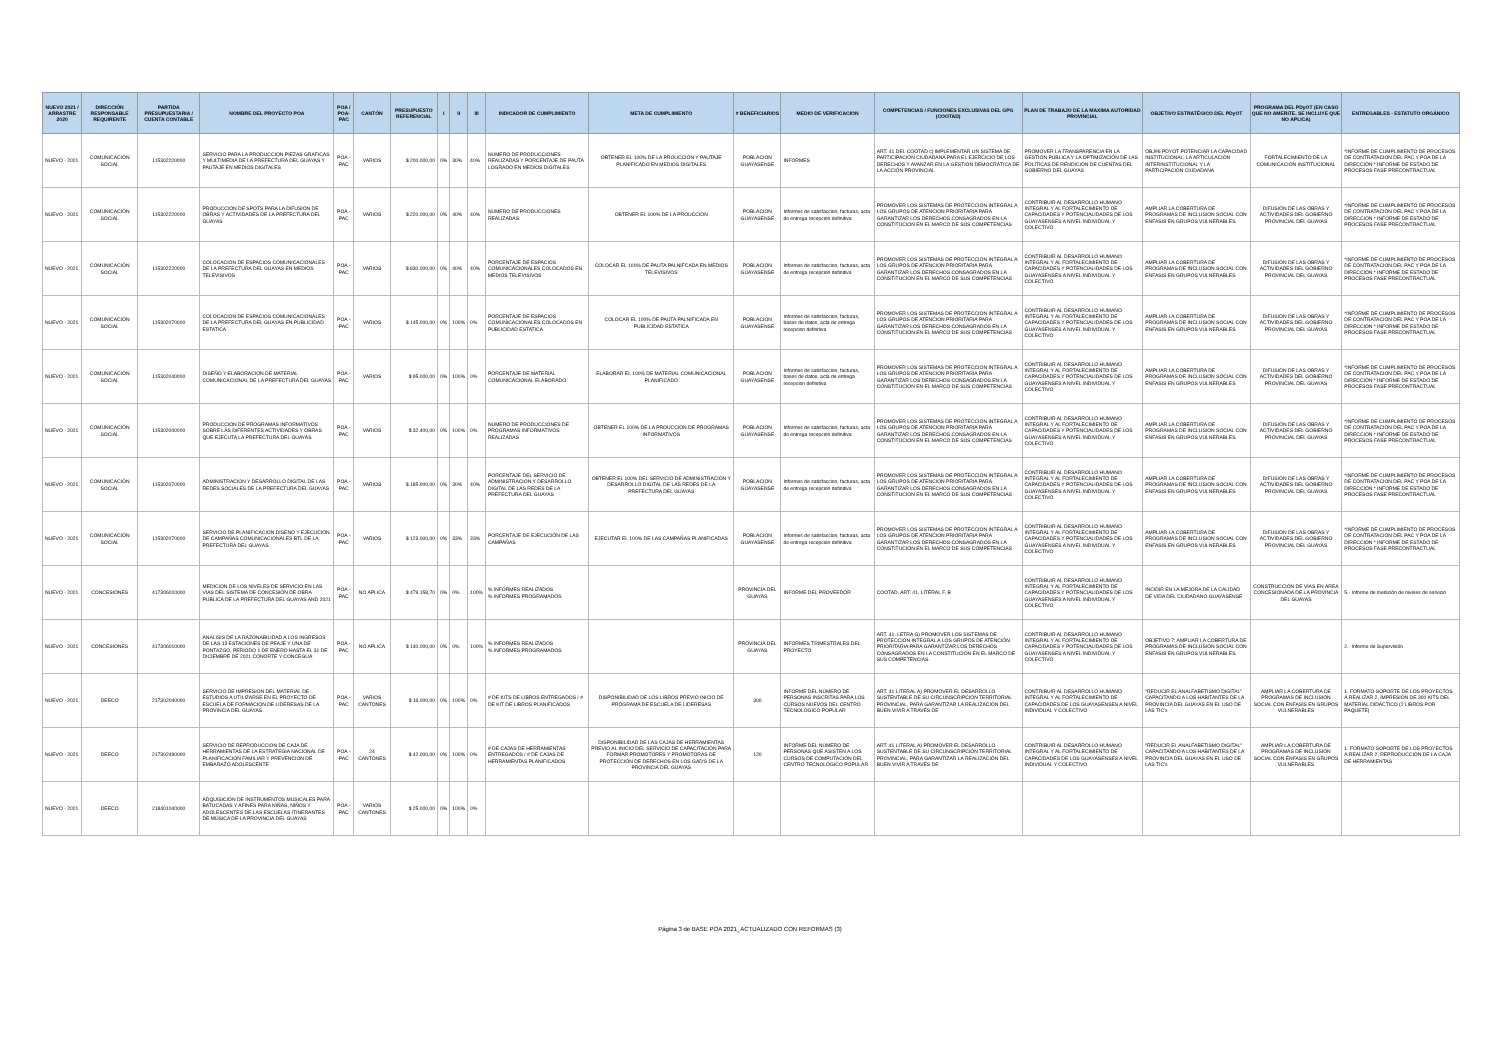| NUEVO 2021 / ARRASTRE 2020 | DIRECCIÓN RESPONSABLE REQUIRENTE | PARTIDA PRESUPUESTARIA / CUENTA CONTABLE | NOMBRE DEL PROYECTO POA | POA / POA-PAC | CANTÓN | PRESUPUESTO REFERENCIAL | I | II | III | INDICADOR DE CUMPLIMIENTO | META DE CUMPLIMIENTO | # BENEFICIARIOS | MEDIO DE VERIFICACION | COMPETENCIAS / FUNCIONES EXCLUSIVAS DEL GPG (COOTAD) | PLAN DE TRABAJO DE LA MAXIMA AUTORIDAD PROVINCIAL | OBJETIVO ESTRATÉGICO DEL PDyOT | PROGRAMA DEL PDyOT (EN CASO QUE NO AMERITE, SE INCLUYE QUE NO APLICA) | ENTREGABLES - ESTATUTO ORGÁNICO |
| --- | --- | --- | --- | --- | --- | --- | --- | --- | --- | --- | --- | --- | --- | --- | --- | --- | --- | --- |
| NUEVO - 2021 | COMUNICACIÓN SOCIAL | 115302220000 | SERVICIO PARA LA PRODUCCION PIEZAS GRAFICAS Y MULTIMEDIA DE LA PREFECTURA DEL GUAYAS Y PAUTAJE EN MEDIOS DIGITALES | POA - PAC | VARIOS | $ 200.000,00 | 0% | 30% | 40% | NUMERO DE PRODUCCIONES REALIZADAS Y PORCENTAJE DE PAUTA LOGRADO EN MEDIOS DIGITALES | OBTENER EL 100% DE LA PROUCCION Y PAUTAJE PLANIFICADO EN MEDIOS DIGITALES | POBLACION GUAYASENSE | INFORMES | ART. 41 DEL COOTAD c) IMPLEMENTAR UN SISTEMA DE PARTICIPACIÓN CIUDADANA PARA EL EJERCICIO DE LOS DERECHOS Y AVANZAR EN LA GESTIÓN DEMOCRÁTICA DE LA ACCIÓN PROVINCIAL | PROMOVER LA TRANSPARENCIA EN LA GESTIÓN PÚBLICA Y LA OPTIMIZACIÓN DE LAS POLÍTICAS DE RENDICIÓN DE CUENTAS DEL GOBIERNO DEL GUAYAS | OBJ#6 PDYOT POTENCIAR LA CAPACIDAD INSTITUCIONAL, LA ARTICULACIÓN INTERINSTITUCIONAL Y LA PARTICIPACIÓN CIUDADANA | FORTALECIMIENTO DE LA COMUNICACIÓN INSTITUCIONAL | *INFORME DE CUMPLIMIENTO DE PROCESOS DE CONTRATACION DEL PAC Y POA DE LA DIRECCIÓN * INFORME DE ESTADO DE PROCESOS FASE PRECONTRACTUAL |
| NUEVO - 2021 | COMUNICACIÓN SOCIAL | 115302220000 | PRODUCCION DE SPOTS PARA LA DIFUSION DE OBRAS Y ACTIVIDADES DE LA PREFECTURA DEL GUAYAS | POA - PAC | VARIOS | $ 220.000,00 | 0% | 40% | 40% | NUMERO DE PRODUCCIONES REALIZADAS | OBTENER EL 100% DE LA PROUCCION | POBLACION GUAYASENSE | Informes de satisfaccion, facturas, acta de entrega recepcion definitiva | PROMOVER LOS SISTEMAS DE PROTECCION INTEGRAL A LOS GRUPOS DE ATENCION PRIORITARIA PARA GARANTIZAR LOS DERECHOS CONSAGRADOS EN LA CONSTITUCION EN EL MARCO DE SUS COMPETENCIAS | CONTRIBUIR AL DESARROLLO HUMANO INTEGRAL Y AL FORTALECIMIENTO DE CAPACIDADES Y POTENCIALIDADES DE LOS GUAYASENSES A NIVEL INDIVIDUAL Y COLECTIVO | AMPLIAR LA COBERTURA DE PROGRAMAS DE INCLUSION SOCIAL CON ENFASIS EN GRUPOS VULNERABLES | DIFUSIÓN DE LAS OBRAS Y ACTIVIDADES DEL GOBIERNO PROVINCIAL DEL GUAYAS | *INFORME DE CUMPLIMIENTO DE PROCESOS DE CONTRATACION DEL PAC Y POA DE LA DIRECCIÓN * INFORME DE ESTADO DE PROCESOS FASE PRECONTRACTUAL |
| NUEVO - 2021 | COMUNICACIÓN SOCIAL | 115302220000 | COLOCACION DE ESPACIOS COMUNICACIONALES DE LA PREFECTURA DEL GUAYAS EN MEDIOS TELEVISIVOS | POA - PAC | VARIOS | $ 830.000,00 | 0% | 40% | 40% | PORCENTAJE DE ESPACIOS COMUNICACIONALES COLOCADOS EN MEDIOS TELEVISIVOS | COLOCAR EL 100% DE PAUTA PALNIFCADA EN MEDIOS TELEVISIVOS | POBLACION GUAYASENSE | Informes de satisfaccion, facturas, acta de entrega recepcion definitiva | PROMOVER LOS SISTEMAS DE PROTECCION INTEGRAL A LOS GRUPOS DE ATENCION PRIORITARIA PARA GARANTIZAR LOS DERECHOS CONSAGRADOS EN LA CONSTITUCION EN EL MARCO DE SUS COMPETENCIAS | CONTRIBUIR AL DESARROLLO HUMANO INTEGRAL Y AL FORTALECIMIENTO DE CAPACIDADES Y POTENCIALIDADES DE LOS GUAYASENSES A NIVEL INDIVIDUAL Y COLECTIVO | AMPLIAR LA COBERTURA DE PROGRAMAS DE INCLUSION SOCIAL CON ENFASIS EN GRUPOS VULNERABLES | DIFUSIÓN DE LAS OBRAS Y ACTIVIDADES DEL GOBIERNO PROVINCIAL DEL GUAYAS | *INFORME DE CUMPLIMIENTO DE PROCESOS DE CONTRATACION DEL PAC Y POA DE LA DIRECCIÓN * INFORME DE ESTADO DE PROCESOS FASE PRECONTRACTUAL |
| NUEVO - 2021 | COMUNICACIÓN SOCIAL | 115302070000 | COLOCACION DE ESPACIOS COMUNICACIONALES DE LA PREFECTURA DEL GUAYAS EN PUBLICIDAD ESTATICA | POA - PAC | VARIOS | $ 145.000,00 | 0% | 100% | 0% | PORCENTAJE DE ESPACIOS COMUNICACIONALES COLOCADOS EN PUBLICIDAD ESTATICA | COLOCAR EL 100% DE PAUTA PALNIFICADA EN PUBLICIDAD ESTATICA | POBLACION GUAYASENSE | Informes de satisfaccion, facturas, bases de datos, acta de entrega recepcion definitiva | PROMOVER LOS SISTEMAS DE PROTECCION INTEGRAL A LOS GRUPOS DE ATENCION PRIORITARIA PARA GARANTIZAR LOS DERECHOS CONSAGRADOS EN LA CONSTITUCION EN EL MARCO DE SUS COMPETENCIAS | CONTRIBUIR AL DESARROLLO HUMANO INTEGRAL Y AL FORTALECIMIENTO DE CAPACIDADES Y POTENCIALIDADES DE LOS GUAYASENSES A NIVEL INDIVIDUAL Y COLECTIVO | AMPLIAR LA COBERTURA DE PROGRAMAS DE INCLUSION SOCIAL CON ENFASIS EN GRUPOS VULNERABLES | DIFUSIÓN DE LAS OBRAS Y ACTIVIDADES DEL GOBIERNO PROVINCIAL DEL GUAYAS | *INFORME DE CUMPLIMIENTO DE PROCESOS DE CONTRATACION DEL PAC Y POA DE LA DIRECCIÓN * INFORME DE ESTADO DE PROCESOS FASE PRECONTRACTUAL |
| NUEVO - 2021 | COMUNICACIÓN SOCIAL | 115302040000 | DISEÑO Y ELABORACION DE MATERIAL COMUNICACIONAL DE LA PREFECTURA DEL GUAYAS | POA - PAC | VARIOS | $ 95.000,00 | 0% | 100% | 0% | PORCENTAJE DE MATERIAL COMUNICACIONAL ELABORADO | ELABORAR EL 100% DE MATERIAL COMUNICACIONAL PLANIFICADO | POBLACION GUAYASENSE | Informes de satisfaccion, facturas, bases de datos, acta de entrega recepcion definitiva | PROMOVER LOS SISTEMAS DE PROTECCION INTEGRAL A LOS GRUPOS DE ATENCION PRIORITARIA PARA GARANTIZAR LOS DERECHOS CONSAGRADOS EN LA CONSTITUCION EN EL MARCO DE SUS COMPETENCIAS | CONTRIBUIR AL DESARROLLO HUMANO INTEGRAL Y AL FORTALECIMIENTO DE CAPACIDADES Y POTENCIALIDADES DE LOS GUAYASENSES A NIVEL INDIVIDUAL Y COLECTIVO | AMPLIAR LA COBERTURA DE PROGRAMAS DE INCLUSION SOCIAL CON ENFASIS EN GRUPOS VULNERABLES | DIFUSIÓN DE LAS OBRAS Y ACTIVIDADES DEL GOBIERNO PROVINCIAL DEL GUAYAS | *INFORME DE CUMPLIMIENTO DE PROCESOS DE CONTRATACION DEL PAC Y POA DE LA DIRECCIÓN * INFORME DE ESTADO DE PROCESOS FASE PRECONTRACTUAL |
| NUEVO - 2021 | COMUNICACIÓN SOCIAL | 115302040000 | PRODUCCION DE PROGRAMAS INFORMATIVOS SOBRE LAS DIFERENTES ACTIVIDADES Y OBRAS QUE EJECUTA LA PREFECTURA DEL GUAYAS | POA - PAC | VARIOS | $ 32.400,00 | 0% | 100% | 0% | NUMERO DE PRODUCCIONES DE PROGRAMAS INFORMATIVOS REALIZADAS | OBTENER EL 100% DE LA PROUCCION DE PROGRAMAS INFORMATIVOS | POBLACION GUAYASENSE | Informes de satisfaccion, facturas, acta de entrega recepcion definitiva | PROMOVER LOS SISTEMAS DE PROTECCION INTEGRAL A LOS GRUPOS DE ATENCION PRIORITARIA PARA GARANTIZAR LOS DERECHOS CONSAGRADOS EN LA CONSTITUCION EN EL MARCO DE SUS COMPETENCIAS | CONTRIBUIR AL DESARROLLO HUMANO INTEGRAL Y AL FORTALECIMIENTO DE CAPACIDADES Y POTENCIALIDADES DE LOS GUAYASENSES A NIVEL INDIVIDUAL Y COLECTIVO | AMPLIAR LA COBERTURA DE PROGRAMAS DE INCLUSION SOCIAL CON ENFASIS EN GRUPOS VULNERABLES | DIFUSIÓN DE LAS OBRAS Y ACTIVIDADES DEL GOBIERNO PROVINCIAL DEL GUAYAS | *INFORME DE CUMPLIMIENTO DE PROCESOS DE CONTRATACION DEL PAC Y POA DE LA DIRECCIÓN * INFORME DE ESTADO DE PROCESOS FASE PRECONTRACTUAL |
| NUEVO - 2021 | COMUNICACIÓN SOCIAL | 115302070000 | ADMINISTRACION Y DESARROLLO DIGITAL DE LAS REDES SOCIALES DE LA PREFECTURA DEL GUAYAS | POA - PAC | VARIOS | $ 185.000,00 | 0% | 30% | 40% | PORCENTAJE DEL SERVICIO DE ADMINISTRACION Y DESARROLLO DIGITAL DE LAS REDES DE LA PREFECTURA DEL GUAYAS | OBTENER EL 100% DEL SERVICIO DE ADMINISTRACION Y DESARROLLO DIGITAL DE LAS REDES DE LA PREFECTURA DEL GUAYAS | POBLACION GUAYASENSE | Informes de satisfaccion, facturas, acta de entrega recepcion definitiva | PROMOVER LOS SISTEMAS DE PROTECCION INTEGRAL A LOS GRUPOS DE ATENCION PRIORITARIA PARA GARANTIZAR LOS DERECHOS CONSAGRADOS EN LA CONSTITUCION EN EL MARCO DE SUS COMPETENCIAS | CONTRIBUIR AL DESARROLLO HUMANO INTEGRAL Y AL FORTALECIMIENTO DE CAPACIDADES Y POTENCIALIDADES DE LOS GUAYASENSES A NIVEL INDIVIDUAL Y COLECTIVO | AMPLIAR LA COBERTURA DE PROGRAMAS DE INCLUSION SOCIAL CON ENFASIS EN GRUPOS VULNERABLES | DIFUSIÓN DE LAS OBRAS Y ACTIVIDADES DEL GOBIERNO PROVINCIAL DEL GUAYAS | *INFORME DE CUMPLIMIENTO DE PROCESOS DE CONTRATACION DEL PAC Y POA DE LA DIRECCIÓN * INFORME DE ESTADO DE PROCESOS FASE PRECONTRACTUAL |
| NUEVO - 2021 | COMUNICACIÓN SOCIAL | 115302070000 | SERVICIO DE PLANIFICACION DISENO Y EJECUCION DE CAMPAÑAS COMUNICACIONALES BTL DE LA PREFECTURA DEL GUAYAS | POA - PAC | VARIOS | $ 123.000,00 | 0% | 33% | 33% | PORCENTAJE DE EJECUCIÓN DE LAS CAMPAÑAS | EJECUTAR EL 100% DE LAS CAMPAÑAS PLANIFICADAS | POBLACION GUAYASENSE | Informes de satisfaccion, facturas, acta de entrega recepcion definitiva | PROMOVER LOS SISTEMAS DE PROTECCION INTEGRAL A LOS GRUPOS DE ATENCION PRIORITARIA PARA GARANTIZAR LOS DERECHOS CONSAGRADOS EN LA CONSTITUCION EN EL MARCO DE SUS COMPETENCIAS | CONTRIBUIR AL DESARROLLO HUMANO INTEGRAL Y AL FORTALECIMIENTO DE CAPACIDADES Y POTENCIALIDADES DE LOS GUAYASENSES A NIVEL INDIVIDUAL Y COLECTIVO | AMPLIAR LA COBERTURA DE PROGRAMAS DE INCLUSION SOCIAL CON ENFASIS EN GRUPOS VULNERABLES | DIFUSIÓN DE LAS OBRAS Y ACTIVIDADES DEL GOBIERNO PROVINCIAL DEL GUAYAS | *INFORME DE CUMPLIMIENTO DE PROCESOS DE CONTRATACION DEL PAC Y POA DE LA DIRECCIÓN * INFORME DE ESTADO DE PROCESOS FASE PRECONTRACTUAL |
| NUEVO - 2021 | CONCESIONES | 417306010000 | MEDICION DE LOS NIVELES DE SERVICIO EN LAS VIAS DEL SISTEMA DE CONCESION DE OBRA PUBLICA DE LA PREFECTURA DEL GUAYAS AND 2021 | POA - PAC | NO APLICA | $ 479.158,70 | 0% | 0% | 100% | % INFORMES REALIZADOS % INFORMES PROGRAMADOS | | PROVINCIA DEL GUAYAS | INFORME DEL PROVEEDOR | COOTAD, ART. 41, LITERAL F, B | CONTRIBUIR AL DESARROLLO HUMANO INTEGRAL Y AL FORTALECIMIENTO DE CAPACIDADES Y POTENCIALIDADES DE LOS GUAYASENSES A NIVEL INDIVIDUAL Y COLECTIVO | INCIDIR EN LA MEJORA DE LA CALIDAD DE VIDA DEL CIUDADANO GUAYASENSE | CONSTRUCCIÓN DE VÍAS EN ÁREA CONCESIONADA DE LA PROVINCIA DEL GUAYAS | 5.- Informe de medición de niveles de servicio |
| NUEVO - 2021 | CONCESIONES | 417306010000 | ANALISIS DE LA RAZONABILIDAD A LOS INGRESOS DE LAS 13 ESTACIONES DE PEAJE Y UNA DE PONTAZGO, PERIODO 1 DE ENERO HASTA EL 31 DE DICIEMBRE DE 2021 CONORTE Y CONCEGUA | POA - PAC | NO APLICA | $ 140.000,00 | 0% | 0% | 100% | % INFORMES REALIZADOS % INFORMES PROGRAMADOS | | PROVINCIA DEL GUAYAS | INFORMES TRIMESTRALES DEL PROYECTO | ART. 41. LETRA G) PROMOVER LOS SISTEMAS DE PROTECCIÓN INTEGRAL A LOS GRUPOS DE ATENCIÓN PRIORITARIA PARA GARANTIZAR LOS DERECHOS CONSAGRADOS EN LA CONSTITUCIÓN EN EL MARCO DE SUS COMPETENCIAS. | CONTRIBUIR AL DESARROLLO HUMANO INTEGRAL Y AL FORTALECIMIENTO DE CAPACIDADES Y POTENCIALIDADES DE LOS GUAYASENSES A NIVEL INDIVIDUAL Y COLECTIVO | OBJETIVO 7: AMPLIAR LA COBERTURA DE PROGRAMAS DE INCLUSIÓN SOCIAL CON ÉNFASIS EN GRUPOS VULNERABLES | | 2.- Informe de Supervisión |
| NUEVO - 2021 | DEECO | 217302040000 | SERVICIO DE IMPRESION DEL MATERIAL DE ESTUDIOS A UTILIZARSE EN EL PROYECTO DE ESCUELA DE FORMACION DE LIDERESAS DE LA PROVINCIA DEL GUAYAS | POA - PAC | VARIOS CANTONES | $ 16.000,00 | 0% | 100% | 0% | # DE KITS DE LIBROS ENTREGADOS / # DE KIT DE LIBROS PLANIFICADOS | DISPONIBILIDAD DE LOS LIBROS PREVIO INICIO DE PROGRAMA DE ESCUELA DE LIDERESAS | 300 | INFORME DEL NÚMERO DE PERSONAS INSCRITAS PARA LOS CURSOS NUEVOS DEL CENTRO TECNOLÓGICO POPULAR | ART. 41 LITERAL A) PROMOVER EL DESARROLLO SUSTENTABLE DE SU CIRCUNSCRIPCIÓN TERRITORIAL PROVINCIAL, PARA GARANTIZAR LA REALIZACIÓN DEL BUEN VIVIR A TRAVÉS DE | CONTRIBUIR AL DESARROLLO HUMANO INTEGRAL Y AL FORTALECIMIENTO DE CAPACIDADES DE LOS GUAYASENSES A NIVEL INDIVIDUAL Y COLECTIVO | "REDUCIR EL ANALFABETISMO DIGITAL" CAPACITANDO A LOS HABITANTES DE LA PROVINCIA DEL GUAYAS EN EL USO DE LAS TIC's | AMPLIAR LA COBERTURA DE PROGRAMAS DE INCLUSIÓN SOCIAL CON ÉNFASIS EN GRUPOS VULNERABLES | 1. FORMATO SOPORTE DE LOS PROYECTOS A REALIZAR 2, IMPRESIÓN DE 300 KITS DEL MATERIAL DIDÁCTICO (2 LIBROS POR PAQUETE) |
| NUEVO - 2021 | DEECO | 217302490000 | SERVICIO DE REPRODUCCION DE CAJA DE HERRAMIENTAS DE LA ESTRATEGIA NACIONAL DE PLANIFICACION FAMILIAR Y PREVENCION DE EMBARAZO ADOLESCENTE | POA - PAC | 24 CANTONES | $ 42.000,00 | 0% | 100% | 0% | # DE CAJAS DE HERRAMIENTAS ENTREGADOS / # DE CAJAS DE HERRAMIENTAS PLANIFICADOS | DISPONIBILIDAD DE LAS CAJAS DE HERRAMIENTAS PREVIO AL INICIO DEL SERVICIO DE CAPACITACIÓN PARA FORMAR PROMOTORES Y PROMOTORAS DE PROTECCIÓN DE DERECHOS EN LOS GAD'S DE LA PROVINCIA DEL GUAYAS | 120 | INFORME DEL NÚMERO DE PERSONAS QUE ASISTEN A LOS CURSOS DE COMPUTACIÓN DEL CENTRO TECNOLÓGICO POPULAR | ART. 41 LITERAL A) PROMOVER EL DESARROLLO SUSTENTABLE DE SU CIRCUNSCRIPCIÓN TERRITORIAL PROVINCIAL, PARA GARANTIZAR LA REALIZACIÓN DEL BUEN VIVIR A TRAVÉS DE | CONTRIBUIR AL DESARROLLO HUMANO INTEGRAL Y AL FORTALECIMIENTO DE CAPACIDADES DE LOS GUAYASENSES A NIVEL INDIVIDUAL Y COLECTIVO | "REDUCIR EL ANALFABETISMO DIGITAL" CAPACITANDO A LOS HABITANTES DE LA PROVINCIA DEL GUAYAS EN EL USO DE LAS TIC's | AMPLIAR LA COBERTURA DE PROGRAMAS DE INCLUSIÓN SOCIAL CON ÉNFASIS EN GRUPOS VULNERABLES | 1. FORMATO SOPORTE DE LOS PROYECTOS A REALIZAR 2, REPRODUCCIÓN DE LA CAJA DE HERRAMIENTAS |
| NUEVO - 2021 | DEECO | 218401040000 | ADQUISICIÓN DE INSTRUMENTOS MUSICALES PARA BATUCADAS Y AFINES PARA NIÑAS, NIÑOS Y ADOLESCENTES DE LAS ESCUELAS ITINERANTES DE MÚSICA DE LA PROVINCIA DEL GUAYAS | POA - PAC | VARIOS CANTONES | $ 25.000,00 | 0% | 100% | 0% | | | | | | | | | |
Página 3 de BASE POA 2021_ACTUALIZADO CON REFORMAS (3)